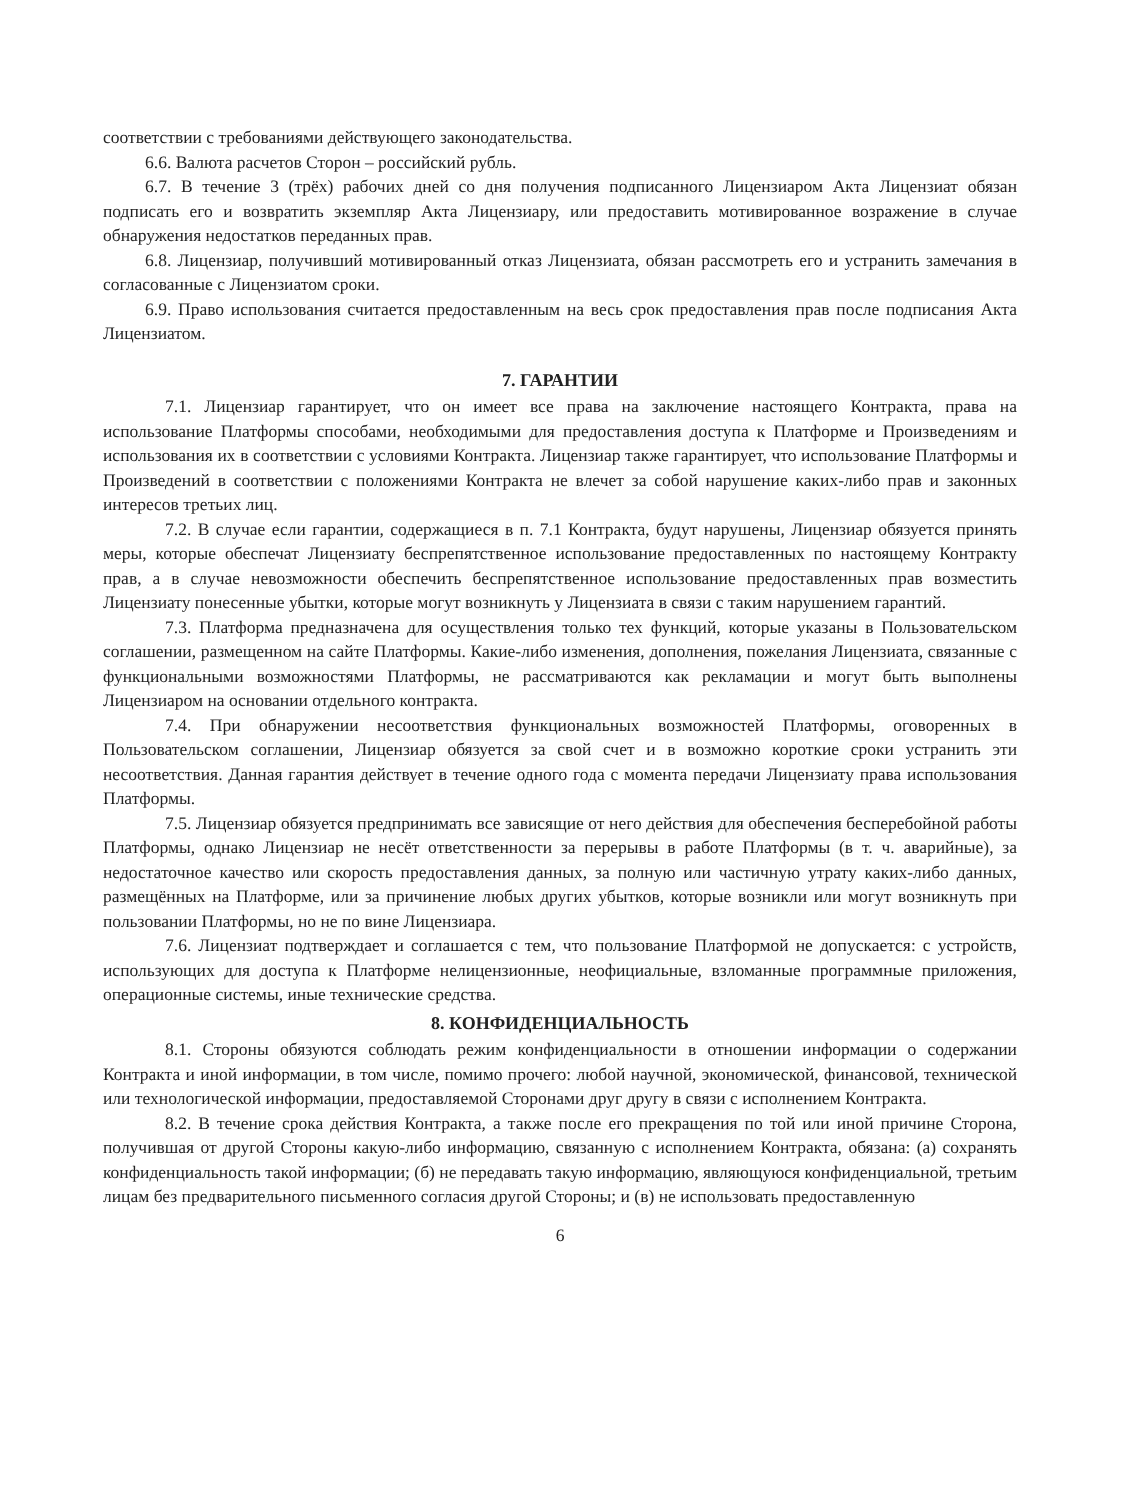соответствии с требованиями действующего законодательства.
6.6. Валюта расчетов Сторон – российский рубль.
6.7. В течение 3 (трёх) рабочих дней со дня получения подписанного Лицензиаром Акта Лицензиат обязан подписать его и возвратить экземпляр Акта Лицензиару, или предоставить мотивированное возражение в случае обнаружения недостатков переданных прав.
6.8. Лицензиар, получивший мотивированный отказ Лицензиата, обязан рассмотреть его и устранить замечания в согласованные с Лицензиатом сроки.
6.9. Право использования считается предоставленным на весь срок предоставления прав после подписания Акта Лицензиатом.
7. ГАРАНТИИ
7.1. Лицензиар гарантирует, что он имеет все права на заключение настоящего Контракта, права на использование Платформы способами, необходимыми для предоставления доступа к Платформе и Произведениям и использования их в соответствии с условиями Контракта. Лицензиар также гарантирует, что использование Платформы и Произведений в соответствии с положениями Контракта не влечет за собой нарушение каких-либо прав и законных интересов третьих лиц.
7.2. В случае если гарантии, содержащиеся в п. 7.1 Контракта, будут нарушены, Лицензиар обязуется принять меры, которые обеспечат Лицензиату беспрепятственное использование предоставленных по настоящему Контракту прав, а в случае невозможности обеспечить беспрепятственное использование предоставленных прав возместить Лицензиату понесенные убытки, которые могут возникнуть у Лицензиата в связи с таким нарушением гарантий.
7.3. Платформа предназначена для осуществления только тех функций, которые указаны в Пользовательском соглашении, размещенном на сайте Платформы. Какие-либо изменения, дополнения, пожелания Лицензиата, связанные с функциональными возможностями Платформы, не рассматриваются как рекламации и могут быть выполнены Лицензиаром на основании отдельного контракта.
7.4. При обнаружении несоответствия функциональных возможностей Платформы, оговоренных в Пользовательском соглашении, Лицензиар обязуется за свой счет и в возможно короткие сроки устранить эти несоответствия. Данная гарантия действует в течение одного года с момента передачи Лицензиату права использования Платформы.
7.5. Лицензиар обязуется предпринимать все зависящие от него действия для обеспечения бесперебойной работы Платформы, однако Лицензиар не несёт ответственности за перерывы в работе Платформы (в т. ч. аварийные), за недостаточное качество или скорость предоставления данных, за полную или частичную утрату каких-либо данных, размещённых на Платформе, или за причинение любых других убытков, которые возникли или могут возникнуть при пользовании Платформы, но не по вине Лицензиара.
7.6. Лицензиат подтверждает и соглашается с тем, что пользование Платформой не допускается: с устройств, использующих для доступа к Платформе нелицензионные, неофициальные, взломанные программные приложения, операционные системы, иные технические средства.
8. КОНФИДЕНЦИАЛЬНОСТЬ
8.1. Стороны обязуются соблюдать режим конфиденциальности в отношении информации о содержании Контракта и иной информации, в том числе, помимо прочего: любой научной, экономической, финансовой, технической или технологической информации, предоставляемой Сторонами друг другу в связи с исполнением Контракта.
8.2. В течение срока действия Контракта, а также после его прекращения по той или иной причине Сторона, получившая от другой Стороны какую-либо информацию, связанную с исполнением Контракта, обязана: (а) сохранять конфиденциальность такой информации; (б) не передавать такую информацию, являющуюся конфиденциальной, третьим лицам без предварительного письменного согласия другой Стороны; и (в) не использовать предоставленную
6